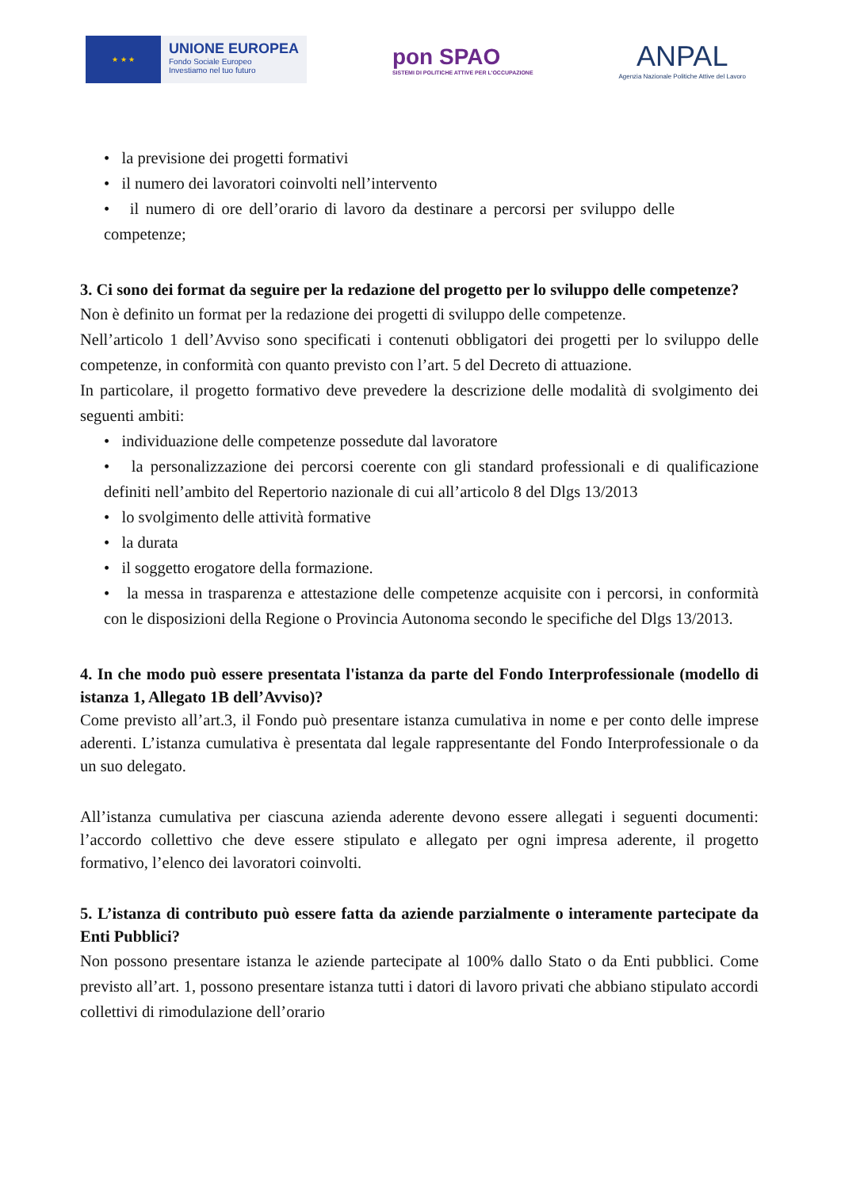★ ★ ★
UNIONE EUROPEA
Fondo Sociale Europeo
Investiamo nel tuo futuro
pon SPAO
SISTEMI DI POLITICHE ATTIVE PER L'OCCUPAZIONE
ANPAL
Agenzia Nazionale Politiche Attive del Lavoro
• la previsione dei progetti formativi
• il numero dei lavoratori coinvolti nell’intervento
• il numero di ore dell’orario di lavoro da destinare a percorsi per sviluppo delle competenze;
3. Ci sono dei format da seguire per la redazione del progetto per lo sviluppo delle competenze?
Non è definito un format per la redazione dei progetti di sviluppo delle competenze.
Nell’articolo 1 dell’Avviso sono specificati i contenuti obbligatori dei progetti per lo sviluppo delle competenze, in conformità con quanto previsto con l’art. 5 del Decreto di attuazione.
In particolare, il progetto formativo deve prevedere la descrizione delle modalità di svolgimento dei seguenti ambiti:
• individuazione delle competenze possedute dal lavoratore
• la personalizzazione dei percorsi coerente con gli standard professionali e di qualificazione definiti nell’ambito del Repertorio nazionale di cui all’articolo 8 del Dlgs 13/2013
• lo svolgimento delle attività formative
• la durata
• il soggetto erogatore della formazione.
• la messa in trasparenza e attestazione delle competenze acquisite con i percorsi, in conformità con le disposizioni della Regione o Provincia Autonoma secondo le specifiche del Dlgs 13/2013.
4. In che modo può essere presentata l'istanza da parte del Fondo Interprofessionale (modello di istanza 1, Allegato 1B dell’Avviso)?
Come previsto all’art.3, il Fondo può presentare istanza cumulativa in nome e per conto delle imprese aderenti. L’istanza cumulativa è presentata dal legale rappresentante del Fondo Interprofessionale o da un suo delegato.
All’istanza cumulativa per ciascuna azienda aderente devono essere allegati i seguenti documenti: l’accordo collettivo che deve essere stipulato e allegato per ogni impresa aderente, il progetto formativo, l’elenco dei lavoratori coinvolti.
5. L’istanza di contributo può essere fatta da aziende parzialmente o interamente partecipate da Enti Pubblici?
Non possono presentare istanza le aziende partecipate al 100% dallo Stato o da Enti pubblici. Come previsto all’art. 1, possono presentare istanza tutti i datori di lavoro privati che abbiano stipulato accordi collettivi di rimodulazione dell’orario